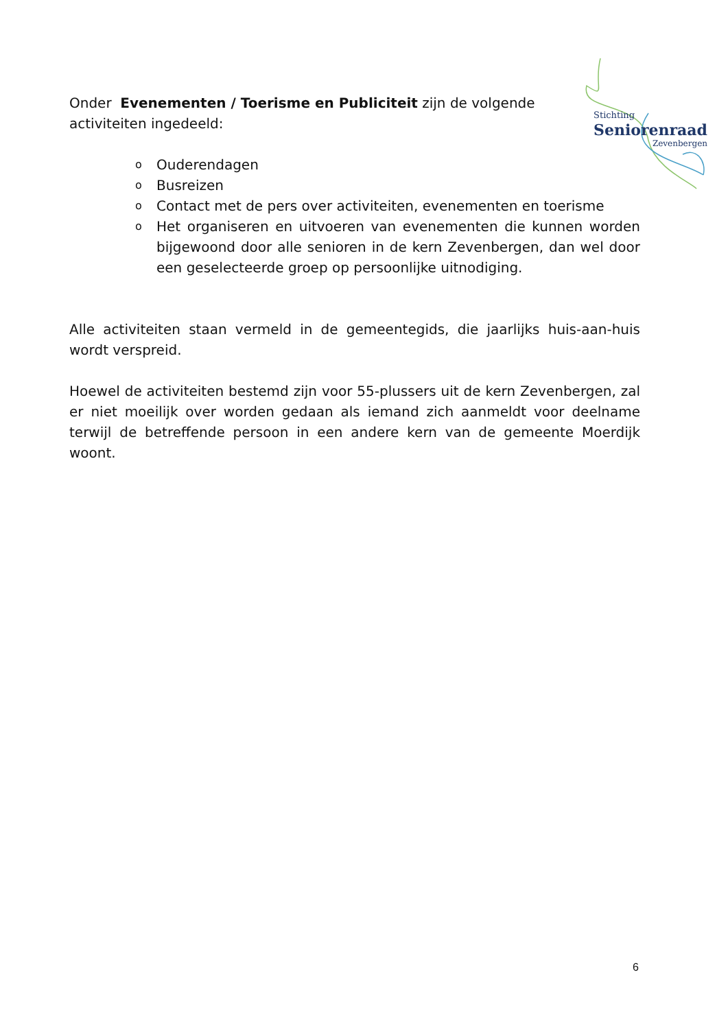Stichting
Seniorenraad
Zevenbergen
Onder Evenementen / Toerisme en Publiciteit zijn de volgende
activiteiten ingedeeld:
o Ouderendagen
o Busreizen
o Contact met de pers over activiteiten, evenementen en toerisme
o Het organiseren en uitvoeren van evenementen die kunnen worden bijgewoond door alle senioren in de kern Zevenbergen, dan wel door een geselecteerde groep op persoonlijke uitnodiging.
Alle activiteiten staan vermeld in de gemeentegids, die jaarlijks huis-aan-huis wordt verspreid.
Hoewel de activiteiten bestemd zijn voor 55-plussers uit de kern Zevenbergen, zal er niet moeilijk over worden gedaan als iemand zich aanmeldt voor deelname terwijl de betreffende persoon in een andere kern van de gemeente Moerdijk woont.
6